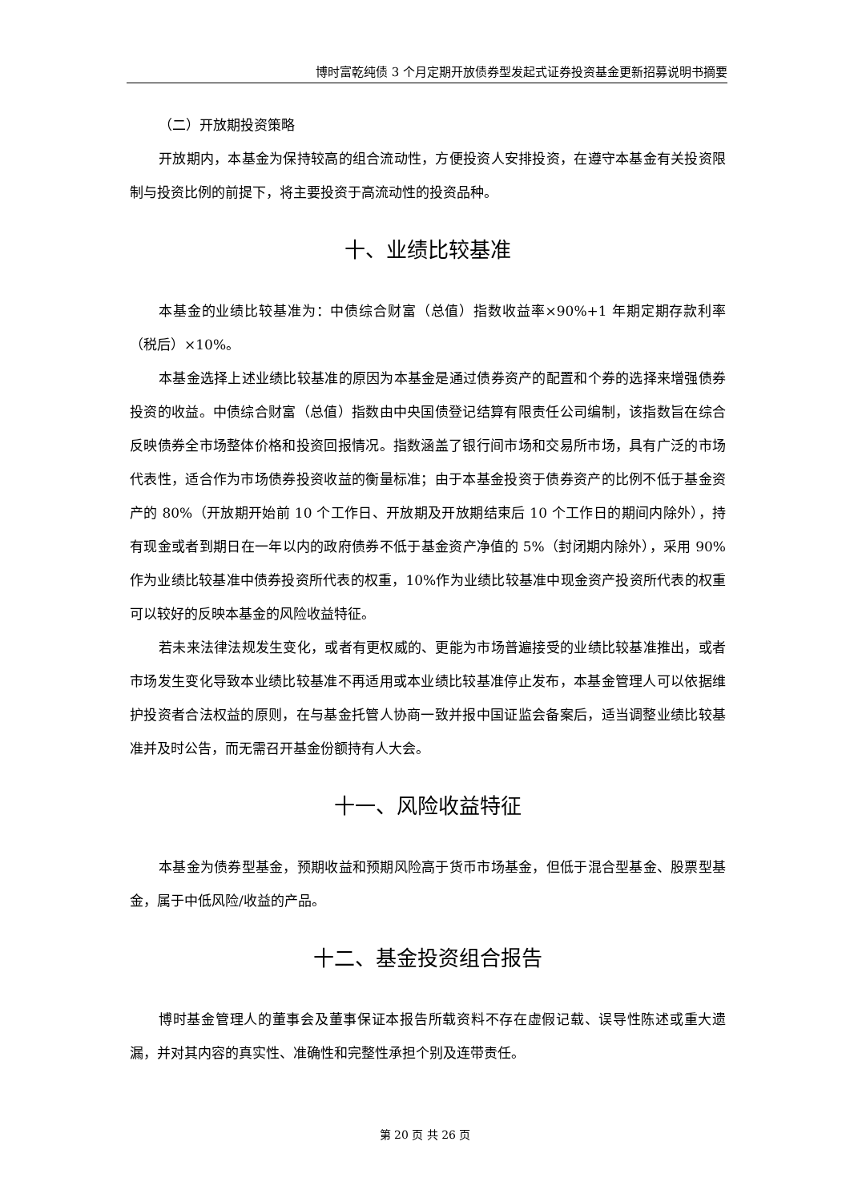博时富乾纯债 3 个月定期开放债券型发起式证券投资基金更新招募说明书摘要
（二）开放期投资策略
开放期内，本基金为保持较高的组合流动性，方便投资人安排投资，在遵守本基金有关投资限制与投资比例的前提下，将主要投资于高流动性的投资品种。
十、业绩比较基准
本基金的业绩比较基准为：中债综合财富（总值）指数收益率×90%+1 年期定期存款利率（税后）×10%。
本基金选择上述业绩比较基准的原因为本基金是通过债券资产的配置和个券的选择来增强债券投资的收益。中债综合财富（总值）指数由中央国债登记结算有限责任公司编制，该指数旨在综合反映债券全市场整体价格和投资回报情况。指数涵盖了银行间市场和交易所市场，具有广泛的市场代表性，适合作为市场债券投资收益的衡量标准；由于本基金投资于债券资产的比例不低于基金资产的 80%（开放期开始前 10 个工作日、开放期及开放期结束后 10 个工作日的期间内除外），持有现金或者到期日在一年以内的政府债券不低于基金资产净值的 5%（封闭期内除外），采用 90%作为业绩比较基准中债券投资所代表的权重，10%作为业绩比较基准中现金资产投资所代表的权重可以较好的反映本基金的风险收益特征。
若未来法律法规发生变化，或者有更权威的、更能为市场普遍接受的业绩比较基准推出，或者市场发生变化导致本业绩比较基准不再适用或本业绩比较基准停止发布，本基金管理人可以依据维护投资者合法权益的原则，在与基金托管人协商一致并报中国证监会备案后，适当调整业绩比较基准并及时公告，而无需召开基金份额持有人大会。
十一、风险收益特征
本基金为债券型基金，预期收益和预期风险高于货币市场基金，但低于混合型基金、股票型基金，属于中低风险/收益的产品。
十二、基金投资组合报告
博时基金管理人的董事会及董事保证本报告所载资料不存在虚假记载、误导性陈述或重大遗漏，并对其内容的真实性、准确性和完整性承担个别及连带责任。
第 20 页 共 26 页